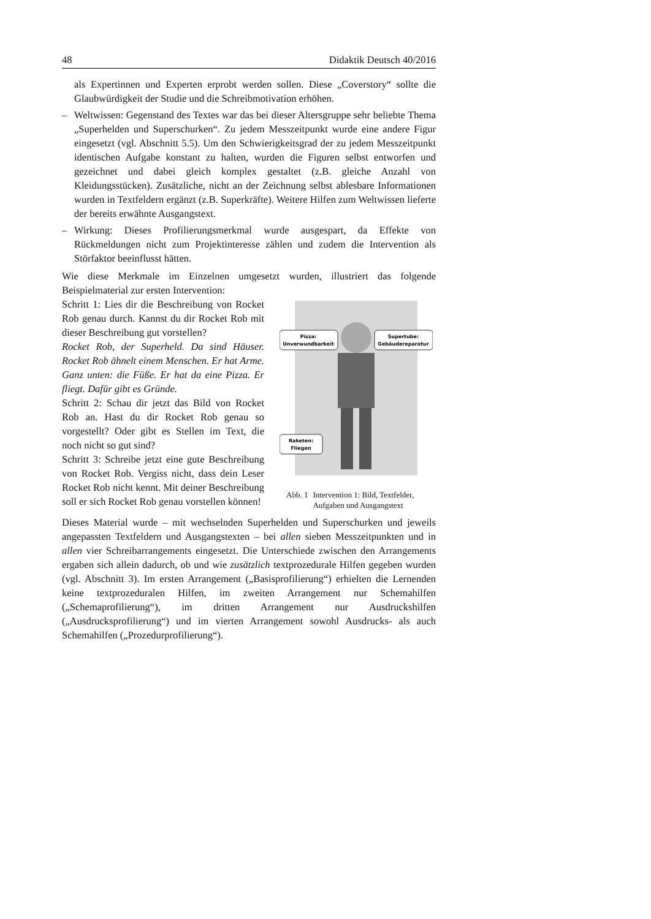48 Didaktik Deutsch 40/2016
als Expertinnen und Experten erprobt werden sollen. Diese „Coverstory“ sollte die Glaubwürdigkeit der Studie und die Schreibmotivation erhöhen.
– Weltwissen: Gegenstand des Textes war das bei dieser Altersgruppe sehr beliebte Thema „Superhelden und Superschurken“. Zu jedem Messzeitpunkt wurde eine andere Figur eingesetzt (vgl. Abschnitt 5.5). Um den Schwierigkeitsgrad der zu jedem Messzeitpunkt identischen Aufgabe konstant zu halten, wurden die Figuren selbst entworfen und gezeichnet und dabei gleich komplex gestaltet (z.B. gleiche Anzahl von Kleidungsstücken). Zusätzliche, nicht an der Zeichnung selbst ablesbare Informationen wurden in Textfeldern ergänzt (z.B. Superkräfte). Weitere Hilfen zum Weltwissen lieferte der bereits erwähnte Ausgangstext.
– Wirkung: Dieses Profilierungsmerkmal wurde ausgespart, da Effekte von Rückmeldungen nicht zum Projektinteresse zählen und zudem die Intervention als Störfaktor beeinflusst hätten.
Wie diese Merkmale im Einzelnen umgesetzt wurden, illustriert das folgende Beispielmaterial zur ersten Intervention:
Schritt 1: Lies dir die Beschreibung von Rocket Rob genau durch. Kannst du dir Rocket Rob mit dieser Beschreibung gut vorstellen?
Rocket Rob, der Superheld. Da sind Häuser. Rocket Rob ähnelt einem Menschen. Er hat Arme. Ganz unten: die Füße. Er hat da eine Pizza. Er fliegt. Dafür gibt es Gründe.
Schritt 2: Schau dir jetzt das Bild von Rocket Rob an. Hast du dir Rocket Rob genau so vorgestellt? Oder gibt es Stellen im Text, die noch nicht so gut sind?
Schritt 3: Schreibe jetzt eine gute Beschreibung von Rocket Rob. Vergiss nicht, dass dein Leser Rocket Rob nicht kennt. Mit deiner Beschreibung soll er sich Rocket Rob genau vorstellen können!
Pizza:
Unverwundbarkeit
Supertube:
Gebäudereparatur
Raketen:
Fliegen
Abb. 1 Intervention 1: Bild, Textfelder,
Aufgaben und Ausgangstext
Dieses Material wurde – mit wechselnden Superhelden und Superschurken und jeweils angepassten Textfeldern und Ausgangstexten – bei allen sieben Messzeitpunkten und in allen vier Schreibarrangements eingesetzt. Die Unterschiede zwischen den Arrangements ergaben sich allein dadurch, ob und wie zusätzlich textprozedurale Hilfen gegeben wurden (vgl. Abschnitt 3). Im ersten Arrangement („Basisprofilierung“) erhielten die Lernenden keine textprozeduralen Hilfen, im zweiten Arrangement nur Schemahilfen („Schemaprofilierung“), im dritten Arrangement nur Ausdruckshilfen („Ausdrucksprofilierung“) und im vierten Arrangement sowohl Ausdrucks- als auch Schemahilfen („Prozedurprofilierung“).